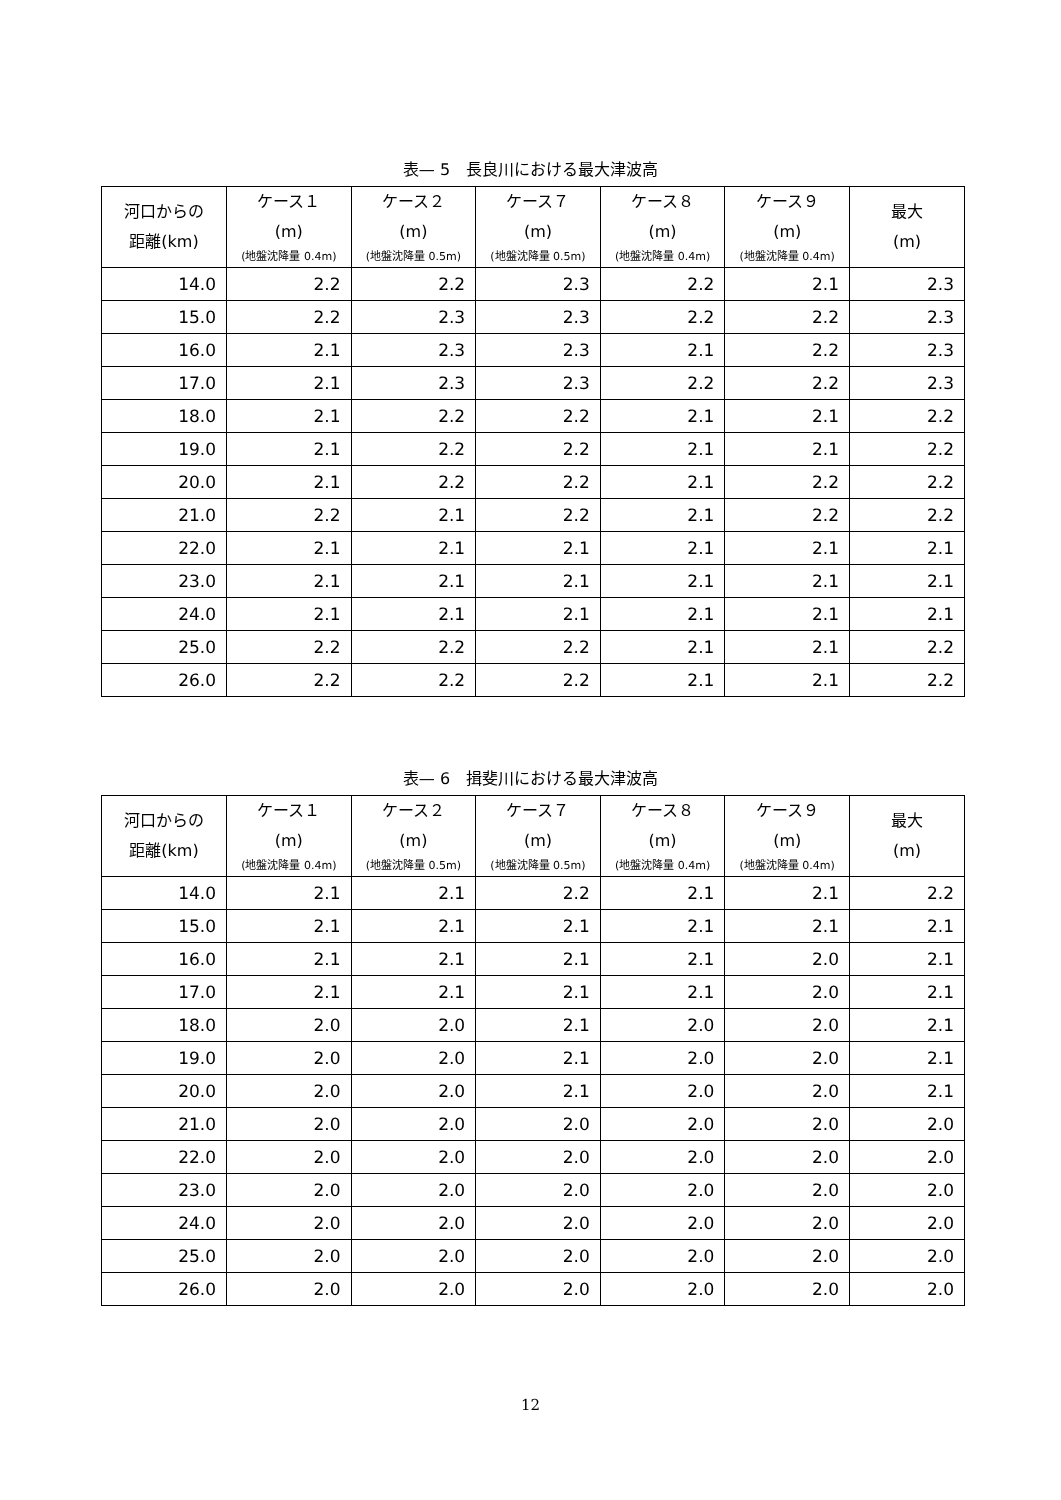表— 5　長良川における最大津波高
| 河口からの 距離(km) | ケース１ (m) (地盤沈降量 0.4m) | ケース２ (m) (地盤沈降量 0.5m) | ケース７ (m) (地盤沈降量 0.5m) | ケース８ (m) (地盤沈降量 0.4m) | ケース９ (m) (地盤沈降量 0.4m) | 最大 (m) |
| --- | --- | --- | --- | --- | --- | --- |
| 14.0 | 2.2 | 2.2 | 2.3 | 2.2 | 2.1 | 2.3 |
| 15.0 | 2.2 | 2.3 | 2.3 | 2.2 | 2.2 | 2.3 |
| 16.0 | 2.1 | 2.3 | 2.3 | 2.1 | 2.2 | 2.3 |
| 17.0 | 2.1 | 2.3 | 2.3 | 2.2 | 2.2 | 2.3 |
| 18.0 | 2.1 | 2.2 | 2.2 | 2.1 | 2.1 | 2.2 |
| 19.0 | 2.1 | 2.2 | 2.2 | 2.1 | 2.1 | 2.2 |
| 20.0 | 2.1 | 2.2 | 2.2 | 2.1 | 2.2 | 2.2 |
| 21.0 | 2.2 | 2.1 | 2.2 | 2.1 | 2.2 | 2.2 |
| 22.0 | 2.1 | 2.1 | 2.1 | 2.1 | 2.1 | 2.1 |
| 23.0 | 2.1 | 2.1 | 2.1 | 2.1 | 2.1 | 2.1 |
| 24.0 | 2.1 | 2.1 | 2.1 | 2.1 | 2.1 | 2.1 |
| 25.0 | 2.2 | 2.2 | 2.2 | 2.1 | 2.1 | 2.2 |
| 26.0 | 2.2 | 2.2 | 2.2 | 2.1 | 2.1 | 2.2 |
表— 6　揖斐川における最大津波高
| 河口からの 距離(km) | ケース１ (m) (地盤沈降量 0.4m) | ケース２ (m) (地盤沈降量 0.5m) | ケース７ (m) (地盤沈降量 0.5m) | ケース８ (m) (地盤沈降量 0.4m) | ケース９ (m) (地盤沈降量 0.4m) | 最大 (m) |
| --- | --- | --- | --- | --- | --- | --- |
| 14.0 | 2.1 | 2.1 | 2.2 | 2.1 | 2.1 | 2.2 |
| 15.0 | 2.1 | 2.1 | 2.1 | 2.1 | 2.1 | 2.1 |
| 16.0 | 2.1 | 2.1 | 2.1 | 2.1 | 2.0 | 2.1 |
| 17.0 | 2.1 | 2.1 | 2.1 | 2.1 | 2.0 | 2.1 |
| 18.0 | 2.0 | 2.0 | 2.1 | 2.0 | 2.0 | 2.1 |
| 19.0 | 2.0 | 2.0 | 2.1 | 2.0 | 2.0 | 2.1 |
| 20.0 | 2.0 | 2.0 | 2.1 | 2.0 | 2.0 | 2.1 |
| 21.0 | 2.0 | 2.0 | 2.0 | 2.0 | 2.0 | 2.0 |
| 22.0 | 2.0 | 2.0 | 2.0 | 2.0 | 2.0 | 2.0 |
| 23.0 | 2.0 | 2.0 | 2.0 | 2.0 | 2.0 | 2.0 |
| 24.0 | 2.0 | 2.0 | 2.0 | 2.0 | 2.0 | 2.0 |
| 25.0 | 2.0 | 2.0 | 2.0 | 2.0 | 2.0 | 2.0 |
| 26.0 | 2.0 | 2.0 | 2.0 | 2.0 | 2.0 | 2.0 |
12